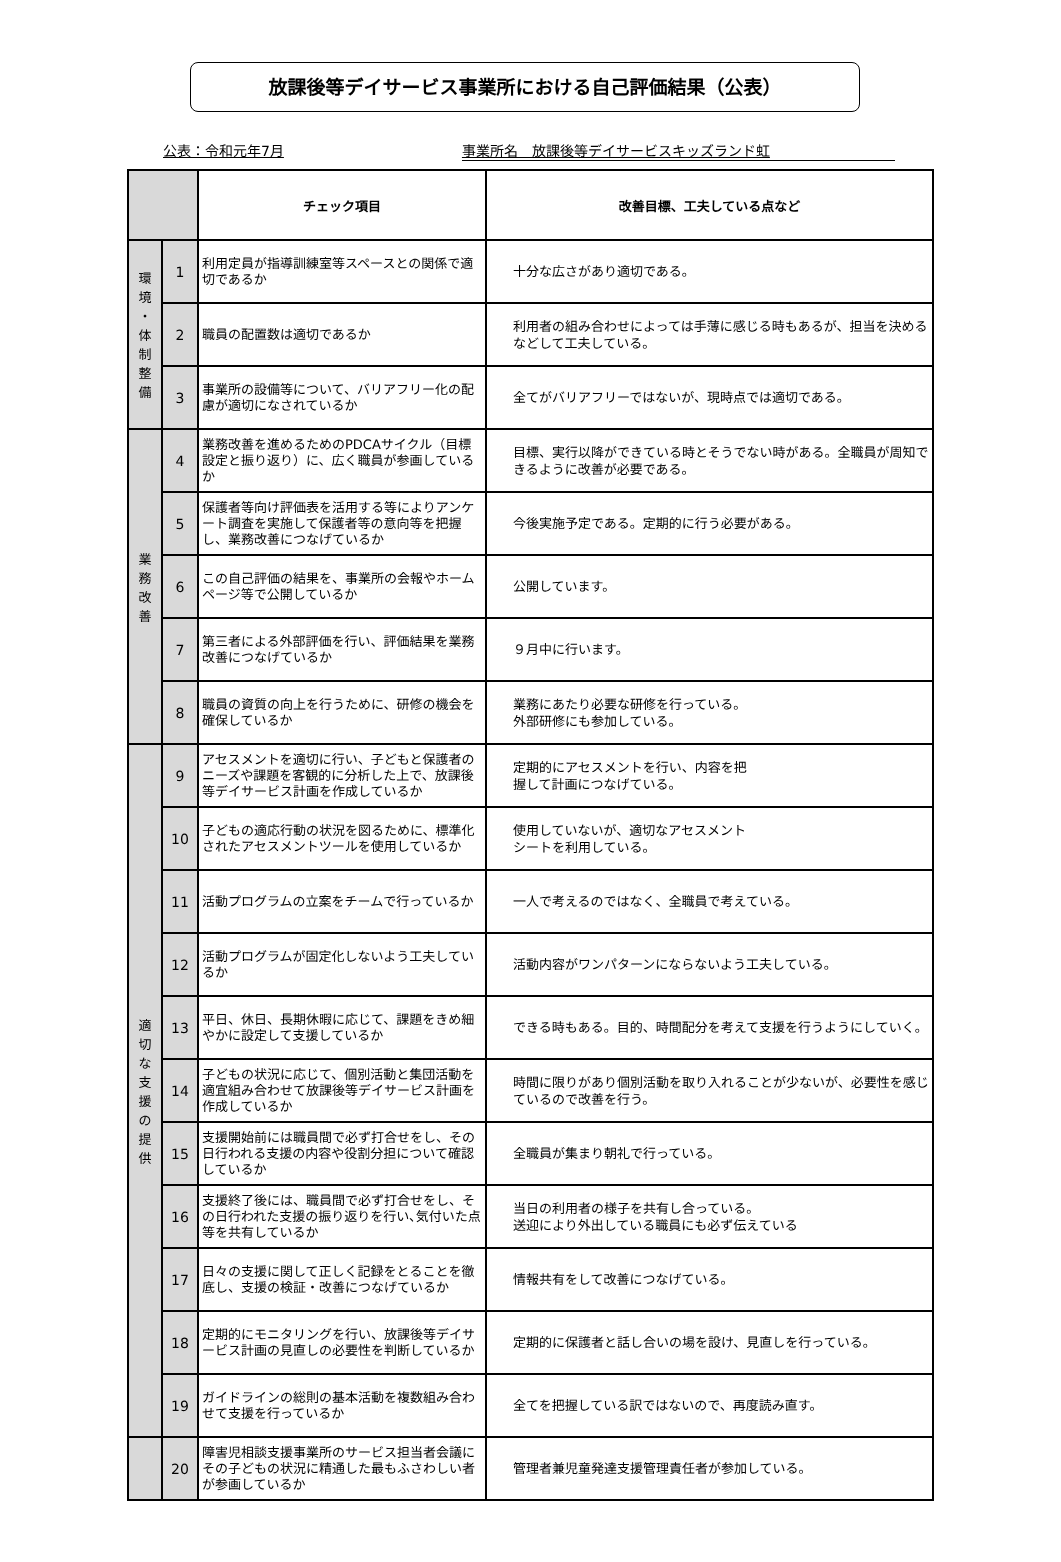放課後等デイサービス事業所における自己評価結果（公表）
公表：令和元年7月 事業所名　放課後等デイサービスキッズランド虹
| | | チェック項目 | 改善目標、工夫している点など |
| --- | --- | --- | --- |
| 環 境 ・ 体 制 整 備 | 1 | 利用定員が指導訓練室等スペースとの関係で適切であるか | 十分な広さがあり適切である。 |
| | 2 | 職員の配置数は適切であるか | 利用者の組み合わせによっては手薄に感じる時もあるが、担当を決めるなどして工夫している。 |
| | 3 | 事業所の設備等について、バリアフリー化の配慮が適切になされているか | 全てがバリアフリーではないが、現時点では適切である。 |
| 業 務 改 善 | 4 | 業務改善を進めるためのPDCAサイクル（目標設定と振り返り）に、広く職員が参画しているか | 目標、実行以降ができている時とそうでない時がある。全職員が周知できるように改善が必要である。 |
| | 5 | 保護者等向け評価表を活用する等によりアンケート調査を実施して保護者等の意向等を把握し、業務改善につなげているか | 今後実施予定である。定期的に行う必要がある。 |
| | 6 | この自己評価の結果を、事業所の会報やホームページ等で公開しているか | 公開しています。 |
| | 7 | 第三者による外部評価を行い、評価結果を業務改善につなげているか | ９月中に行います。 |
| | 8 | 職員の資質の向上を行うために、研修の機会を確保しているか | 業務にあたり必要な研修を行っている。 外部研修にも参加している。 |
| 適 切 な 支 援 の 提 供 | 9 | アセスメントを適切に行い、子どもと保護者のニーズや課題を客観的に分析した上で、放課後等デイサービス計画を作成しているか | 定期的にアセスメントを行い、内容を把 握して計画につなげている。 |
| | 10 | 子どもの適応行動の状況を図るために、標準化されたアセスメントツールを使用しているか | 使用していないが、適切なアセスメント シートを利用している。 |
| | 11 | 活動プログラムの立案をチームで行っているか | 一人で考えるのではなく、全職員で考えている。 |
| | 12 | 活動プログラムが固定化しないよう工夫しているか | 活動内容がワンパターンにならないよう工夫している。 |
| | 13 | 平日、休日、長期休暇に応じて、課題をきめ細やかに設定して支援しているか | できる時もある。目的、時間配分を考えて支援を行うようにしていく。 |
| | 14 | 子どもの状況に応じて、個別活動と集団活動を適宜組み合わせて放課後等デイサービス計画を作成しているか | 時間に限りがあり個別活動を取り入れることが少ないが、必要性を感じているので改善を行う。 |
| | 15 | 支援開始前には職員間で必ず打合せをし、その日行われる支援の内容や役割分担について確認しているか | 全職員が集まり朝礼で行っている。 |
| | 16 | 支援終了後には、職員間で必ず打合せをし、その日行われた支援の振り返りを行い､気付いた点等を共有しているか | 当日の利用者の様子を共有し合っている。 送迎により外出している職員にも必ず伝えている |
| | 17 | 日々の支援に関して正しく記録をとることを徹底し、支援の検証・改善につなげているか | 情報共有をして改善につなげている。 |
| | 18 | 定期的にモニタリングを行い、放課後等デイサービス計画の見直しの必要性を判断しているか | 定期的に保護者と話し合いの場を設け、見直しを行っている。 |
| | 19 | ガイドラインの総則の基本活動を複数組み合わせて支援を行っているか | 全てを把握している訳ではないので、再度読み直す。 |
| | 20 | 障害児相談支援事業所のサービス担当者会議にその子どもの状況に精通した最もふさわしい者が参画しているか | 管理者兼児童発達支援管理責任者が参加している。 |